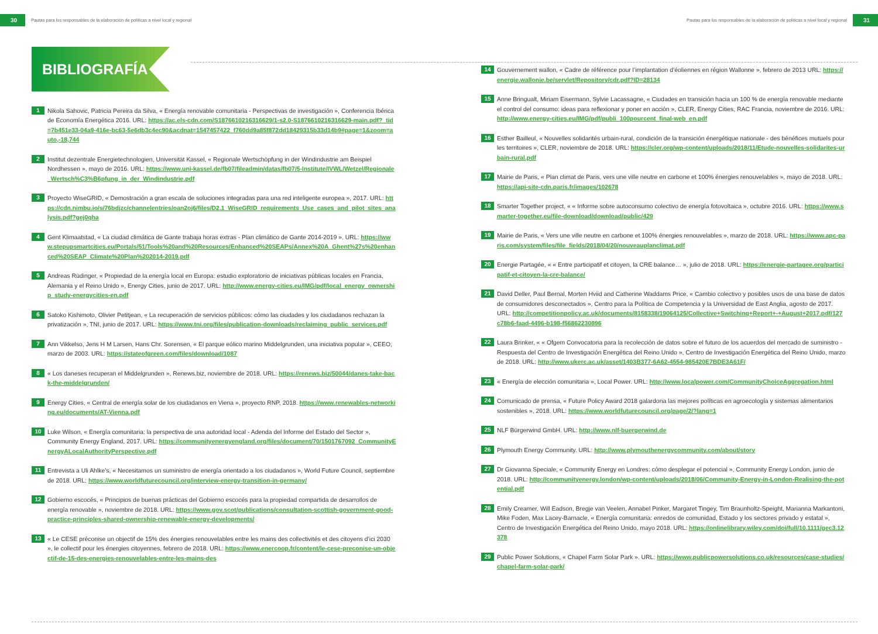30 Pautas para los responsables de la elaboración de políticas a nivel local y regional
Pautas para los responsables de la elaboración de políticas a nivel local y regional 31
BIBLIOGRAFÍA
1
Nikola Sahovic, Patricia Pereira da Silva, « Energía renovable comunitaria - Perspectivas de investigación », Conferencia Ibérica de Economía Energética 2016. URL: https://ac.els-cdn.com/S1876610216316629/1-s2.0-S1876610216316629-main.pdf?_tid=7b451e33-04a9-416e-bc63-5e6db3c4ec90&acdnat=1547457422_f760dd9a85f872dd18429315b33d14b9#page=1&zoom=auto,-18,744
2
Institut dezentrale Energietechnologien, Universität Kassel, « Regionale Wertschöpfung in der Windindustrie am Beispiel Nordhessen », mayo de 2016. URL: https://www.uni-kassel.de/fb07/fileadmin/datas/fb07/5-Institute/IVWL/Wetzel/Regionale_Wertsch%C3%B6pfung_in_der_Windindustrie.pdf
3
Proyecto WiseGRID, « Demostración a gran escala de soluciones integradas para una red inteligente europea », 2017. URL: https://cdn.nimbu.io/s/76bdjzc/channelentries/oan2oj6/files/D2.1_WiseGRID_requirements_Use_cases_and_pilot_sites_analysis.pdf?gej0qha
4
Gent Klimaatstad, « La ciudad climática de Gante trabaja horas extras - Plan climático de Gante 2014-2019 ». URL: https://www.stepupsmartcities.eu/Portals/51/Tools%20and%20Resources/Enhanced%20SEAPs/Annex%20A_Ghent%27s%20enhanced%20SEAP_Climate%20Plan%202014-2019.pdf
5
Andreas Rüdinger, « Propiedad de la energía local en Europa: estudio exploratorio de iniciativas públicas locales en Francia, Alemania y el Reino Unido », Energy Cities, junio de 2017. URL: http://www.energy-cities.eu/IMG/pdf/local_energy_ownership_study-energycities-en.pdf
6
Satoko Kishimoto, Olivier Petitjean, « La recuperación de servicios públicos: cómo las ciudades y los ciudadanos rechazan la privatización », TNI, junio de 2017. URL: https://www.tni.org/files/publication-downloads/reclaiming_public_services.pdf
7
Ann Vikkelso, Jens H M Larsen, Hans Chr. Sorensen, « El parque eólico marino Middelgrunden, una iniciativa popular », CEEO, marzo de 2003. URL: https://stateofgreen.com/files/download/1087
8
« Los daneses recuperan el Middelgrunden », Renews.biz, noviembre de 2018. URL: https://renews.biz/50044/danes-take-back-the-middelgrunden/
9
Energy Cities, « Central de energía solar de los ciudadanos en Viena », proyecto RNP, 2018. https://www.renewables-networking.eu/documents/AT-Vienna.pdf
10
Luke Wilson, « Energía comunitaria: la perspectiva de una autoridad local - Adenda del Informe del Estado del Sector », Community Energy England, 2017. URL: https://communityenergyengland.org/files/document/70/1501767092_CommunityEnergyALocalAuthorityPerspective.pdf
11
Entrevista a Uli Ahlke’s, « Necesitamos un suministro de energía orientado a los ciudadanos », World Future Council, septiembre de 2018. URL: https://www.worldfuturecouncil.org/interview-energy-transition-in-germany/
12
Gobierno escocés, « Principios de buenas prácticas del Gobierno escocés para la propiedad compartida de desarrollos de energía renovable », noviembre de 2018. URL: https://www.gov.scot/publications/consultation-scottish-government-good-practice-principles-shared-ownership-renewable-energy-developments/
13
« Le CESE préconise un objectif de 15% des énergies renouvelables entre les mains des collectivités et des citoyens d’ici 2030 », le collectif pour les énergies citoyennes, febrero de 2018. URL: https://www.enercoop.fr/content/le-cese-preconise-un-objectif-de-15-des-energies-renouvelables-entre-les-mains-des
14
Gouvernement wallon, « Cadre de référence pour l’implantation d’éoliennes en région Wallonne », febrero de 2013 URL: https://energie.wallonie.be/servlet/Repository/cdr.pdf?ID=28134
15
Anne Bringualt, Miriam Eisermann, Sylvie Lacassagne, « Ciudades en transición hacia un 100 % de energía renovable mediante el control del consumo: ideas para reflexionar y poner en acción », CLER, Energy Cities, RAC Francia, noviembre de 2016. URL: http://www.energy-cities.eu/IMG/pdf/publi_100pourcent_final-web_en.pdf
16
Esther Bailleul, « Nouvelles solidarités urbain-rural, condición de la transición énergétique nationale - des bénéfices mutuels pour les territoires », CLER, noviembre de 2018. URL: https://cler.org/wp-content/uploads/2018/11/Etude-nouvelles-solidarites-urbain-rural.pdf
17
Mairie de Paris, « Plan climat de Paris, vers une ville neutre en carbone et 100% énergies renouvelables », mayo de 2018. URL: https://api-site-cdn.paris.fr/images/102678
18
Smarter Together project, « « Informe sobre autoconsumo colectivo de energía fotovoltaica », octubre 2016. URL: https://www.smarter-together.eu/file-download/download/public/429
19
Mairie de Paris, « Vers une ville neutre en carbone et 100% énergies renouvelables », marzo de 2018. URL: https://www.apc-paris.com/system/files/file_fields/2018/04/20/nouveauplanclimat.pdf
20
Energie Partagée, « « Entre participatif et citoyen, la CRE balance… », julio de 2018. URL: https://energie-partagee.org/participatif-et-citoyen-la-cre-balance/
21
David Deller, Paul Bernal, Morten Hviid and Catherine Waddams Price, « Cambio colectivo y posibles usos de una base de datos de consumidores desconectados », Centro para la Política de Competencia y la Universidad de East Anglia, agosto de 2017. URL: http://competitionpolicy.ac.uk/documents/8158338/19064125/Collective+Switching+Report+-+August+2017.pdf/127c78b6-faad-4496-b198-f56862230896
22
Laura Brinker, « « Ofgem Convocatoria para la recolección de datos sobre el futuro de los acuerdos del mercado de suministro - Respuesta del Centro de Investigación Energética del Reino Unido », Centro de Investigación Energética del Reino Unido, marzo de 2018. URL: http://www.ukerc.ac.uk/asset/1403B377-6A62-4554-985420E7BDE3A61F/
23
« Energía de elección comunitaria », Local Power. URL: http://www.localpower.com/CommunityChoiceAggregation.html
24
Comunicado de prensa, « Future Policy Award 2018 galardona las mejores políticas en agroecología y sistemas alimentarios sostenibles », 2018. URL: https://www.worldfuturecouncil.org/page/2/?lang=1
25
NLF Bürgerwind GmbH. URL: http://www.nlf-buergerwind.de
26
Plymouth Energy Community. URL: http://www.plymouthenergycommunity.com/about/story
27
Dr Giovanna Speciale, « Community Energy en Londres: cómo desplegar el potencial », Community Energy London, junio de 2018. URL: http://communityenergy.london/wp-content/uploads/2018/06/Community-Energy-in-London-Realising-the-potential.pdf
28
Emily Creamer, Will Eadson, Bregje van Veelen, Annabel Pinker, Margaret Tingey, Tim Braunholtz-Speight, Marianna Markantoni, Mike Foden, Max Lacey-Barnacle, « Energía comunitaria: enredos de comunidad, Estado y los sectores privado y estatal », Centro de Investigación Energética del Reino Unido, mayo 2018. URL: https://onlinelibrary.wiley.com/doi/full/10.1111/gec3.12378
29
Public Power Solutions, « Chapel Farm Solar Park ». URL: https://www.publicpowersolutions.co.uk/resources/case-studies/chapel-farm-solar-park/